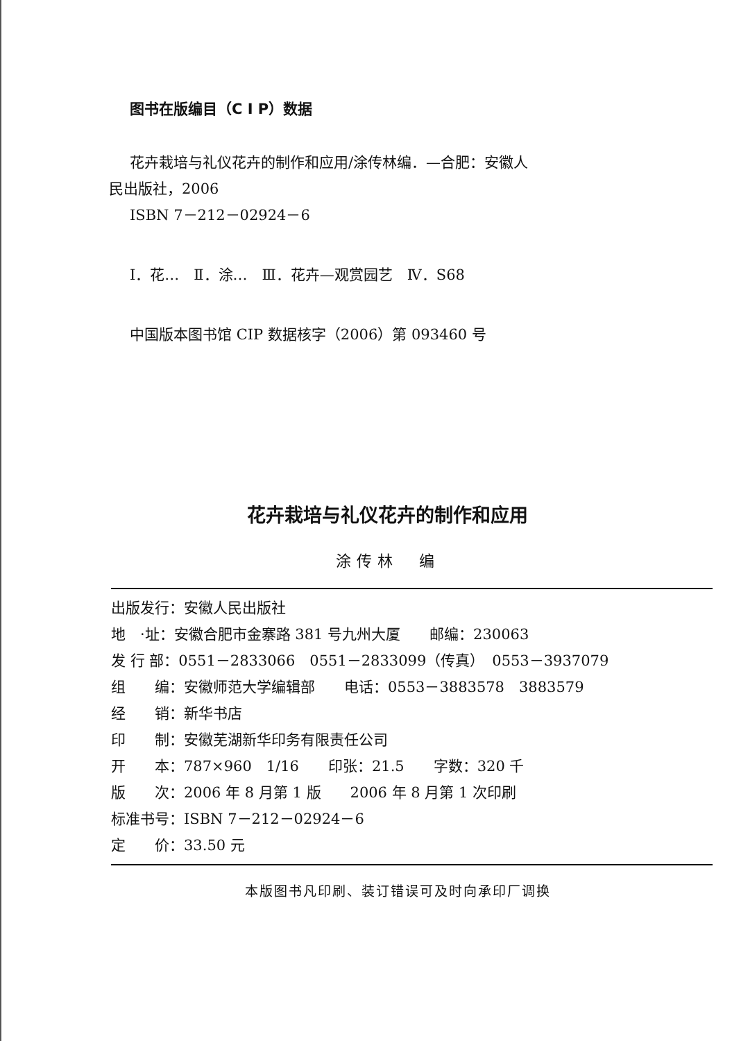图书在版编目（C I P）数据
花卉栽培与礼仪花卉的制作和应用/涂传林编．—合肥：安徽人
民出版社，2006
ISBN 7－212－02924－6
Ⅰ．花…　Ⅱ．涂…　Ⅲ．花卉—观赏园艺　Ⅳ．S68
中国版本图书馆 CIP 数据核字（2006）第 093460 号
花卉栽培与礼仪花卉的制作和应用
涂传林　编
出版发行：安徽人民出版社
地　·址：安徽合肥市金寨路 381 号九州大厦　　邮编：230063
发 行 部：0551－2833066　0551－2833099（传真）　0553－3937079
组　　编：安徽师范大学编辑部　　电话：0553－3883578　3883579
经　　销：新华书店
印　　制：安徽芜湖新华印务有限责任公司
开　　本：787×960　1/16　　印张：21.5　　字数：320 千
版　　次：2006 年 8 月第 1 版　　2006 年 8 月第 1 次印刷
标准书号：ISBN 7－212－02924－6
定　　价：33.50 元
本版图书凡印刷、装订错误可及时向承印厂调换